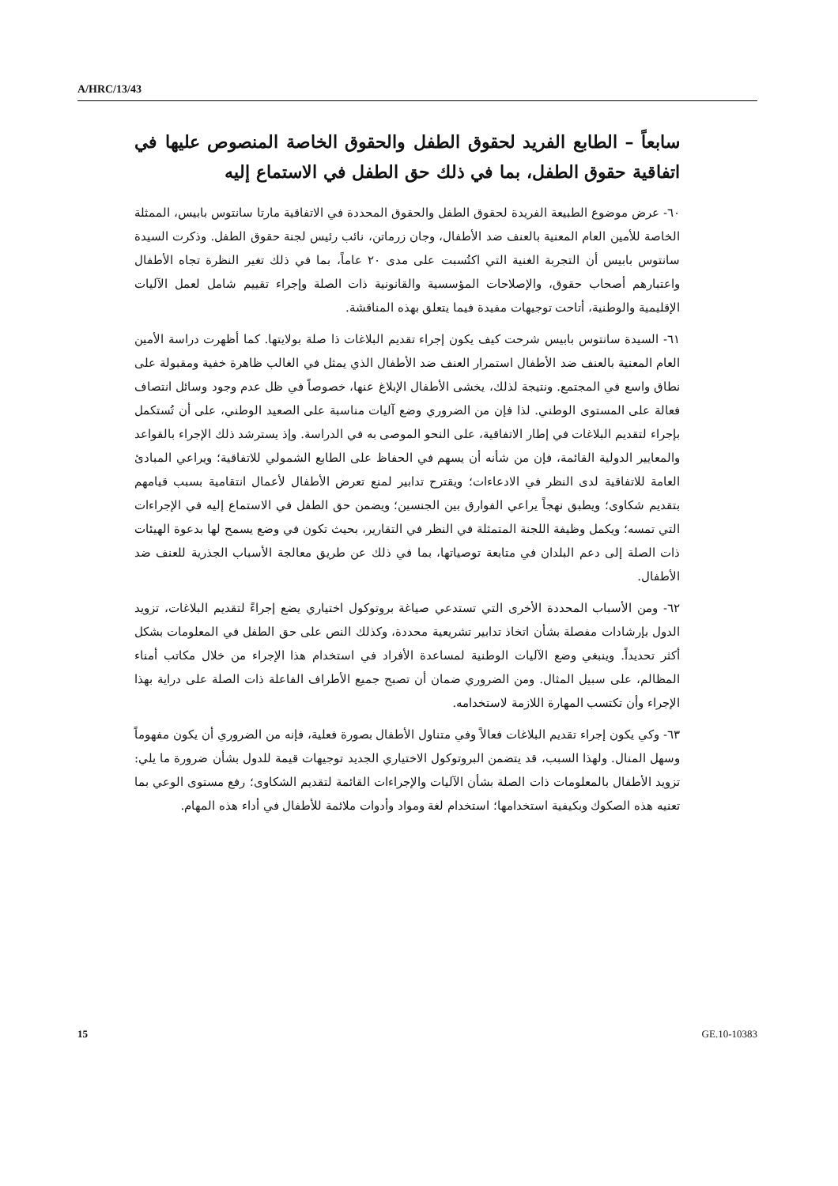A/HRC/13/43
سابعاً – الطابع الفريد لحقوق الطفل والحقوق الخاصة المنصوص عليها في اتفاقية حقوق الطفل، بما في ذلك حق الطفل في الاستماع إليه
٦٠- عرض موضوع الطبيعة الفريدة لحقوق الطفل والحقوق المحددة في الاتفاقية مارتا سانتوس بابيس، الممثلة الخاصة للأمين العام المعنية بالعنف ضد الأطفال، وجان زرماتن، نائب رئيس لجنة حقوق الطفل. وذكرت السيدة سانتوس بابيس أن التجربة الغنية التي اكتُسبت على مدى ٢٠ عاماً، بما في ذلك تغير النظرة تجاه الأطفال واعتبارهم أصحاب حقوق، والإصلاحات المؤسسية والقانونية ذات الصلة وإجراء تقييم شامل لعمل الآليات الإقليمية والوطنية، أتاحت توجيهات مفيدة فيما يتعلق بهذه المناقشة.
٦١- السيدة سانتوس بابيس شرحت كيف يكون إجراء تقديم البلاغات ذا صلة بولايتها. كما أظهرت دراسة الأمين العام المعنية بالعنف ضد الأطفال استمرار العنف ضد الأطفال الذي يمثل في الغالب ظاهرة خفية ومقبولة على نطاق واسع في المجتمع. ونتيجة لذلك، يخشى الأطفال الإبلاغ عنها، خصوصاً في ظل عدم وجود وسائل انتصاف فعالة على المستوى الوطني. لذا فإن من الضروري وضع آليات مناسبة على الصعيد الوطني، على أن تُستكمل بإجراء لتقديم البلاغات في إطار الاتفاقية، على النحو الموصى به في الدراسة. وإذ يسترشد ذلك الإجراء بالقواعد والمعايير الدولية القائمة، فإن من شأنه أن يسهم في الحفاظ على الطابع الشمولي للاتفاقية؛ ويراعي المبادئ العامة للاتفاقية لدى النظر في الادعاءات؛ ويقترح تدابير لمنع تعرض الأطفال لأعمال انتقامية بسبب قيامهم بتقديم شكاوى؛ ويطبق نهجاً يراعي الفوارق بين الجنسين؛ ويضمن حق الطفل في الاستماع إليه في الإجراءات التي تمسه؛ ويكمل وظيفة اللجنة المتمثلة في النظر في التقارير، بحيث تكون في وضع يسمح لها بدعوة الهيئات ذات الصلة إلى دعم البلدان في متابعة توصياتها، بما في ذلك عن طريق معالجة الأسباب الجذرية للعنف ضد الأطفال.
٦٢- ومن الأسباب المحددة الأخرى التي تستدعي صياغة بروتوكول اختياري يضع إجراءً لتقديم البلاغات، تزويد الدول بإرشادات مفصلة بشأن اتخاذ تدابير تشريعية محددة، وكذلك النص على حق الطفل في المعلومات بشكل أكثر تحديداً. وينبغي وضع الآليات الوطنية لمساعدة الأفراد في استخدام هذا الإجراء من خلال مكاتب أمناء المظالم، على سبيل المثال. ومن الضروري ضمان أن تصبح جميع الأطراف الفاعلة ذات الصلة على دراية بهذا الإجراء وأن تكتسب المهارة اللازمة لاستخدامه.
٦٣- وكي يكون إجراء تقديم البلاغات فعالاً وفي متناول الأطفال بصورة فعلية، فإنه من الضروري أن يكون مفهوماً وسهل المنال. ولهذا السبب، قد يتضمن البروتوكول الاختياري الجديد توجيهات قيمة للدول بشأن ضرورة ما يلي: تزويد الأطفال بالمعلومات ذات الصلة بشأن الآليات والإجراءات القائمة لتقديم الشكاوى؛ رفع مستوى الوعي بما تعنيه هذه الصكوك وبكيفية استخدامها؛ استخدام لغة ومواد وأدوات ملائمة للأطفال في أداء هذه المهام.
15 GE.10-10383